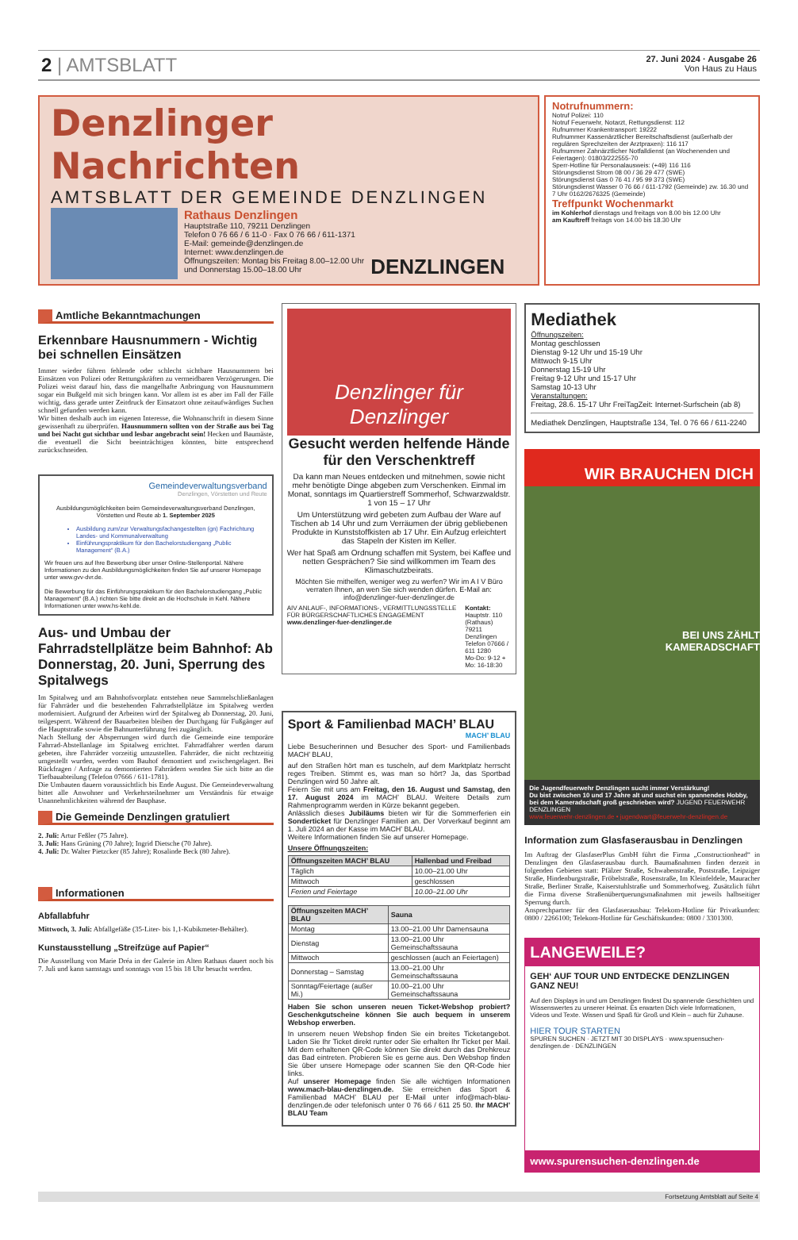2 | AMTSBLATT
27. Juni 2024 · Ausgabe 26
Von Haus zu Haus
Denzlinger Nachrichten
AMTSBLATT DER GEMEINDE DENZLINGEN
Rathaus Denzlingen
Hauptstraße 110, 79211 Denzlingen
Telefon 0 76 66 / 6 11-0 · Fax 0 76 66 / 611-1371
E-Mail: gemeinde@denzlingen.de
Internet: www.denzlingen.de
Öffnungszeiten: Montag bis Freitag 8.00–12.00 Uhr
und Donnerstag 15.00–18.00 Uhr
DENZLINGEN
Notrufnummern:
Notruf Polizei: 110
Notruf Feuerwehr, Notarzt, Rettungsdienst: 112
Rufnummer Krankentransport: 19222
Rufnummer Kassenärztlicher Bereitschaftsdienst (außerhalb der regulären Sprechzeiten der Arztpraxen): 116 117
Rufnummer Zahnärztlicher Notfalldienst (an Wochenenden und Feiertagen): 01803/222555-70
Sperr-Hotline für Personalausweis: (+49) 116 116
Störungsdienst Strom 08 00 / 36 29 477 (SWE)
Störungsdienst Gas 0 76 41 / 95 99 373 (SWE)
Störungsdienst Wasser 0 76 66 / 611-1792 (Gemeinde) zw. 16.30 und 7 Uhr 0162/2676325 (Gemeinde)
Treffpunkt Wochenmarkt
im Kohlerhof dienstags und freitags von 8.00 bis 12.00 Uhr
am Kauftreff freitags von 14.00 bis 18.30 Uhr
Amtliche Bekanntmachungen
Erkennbare Hausnummern - Wichtig bei schnellen Einsätzen
Immer wieder führen fehlende oder schlecht sichtbare Hausnummern bei Einsätzen von Polizei oder Rettungskräften zu vermeidbaren Verzögerungen. Die Polizei weist darauf hin, dass die mangelhafte Anbringung von Hausnummern sogar ein Bußgeld mit sich bringen kann. Vor allem ist es aber im Fall der Fälle wichtig, dass gerade unter Zeitdruck der Einsatzort ohne zeitaufwändiges Suchen schnell gefunden werden kann.
Wir bitten deshalb auch im eigenen Interesse, die Wohnanschrift in diesem Sinne gewissenhaft zu überprüfen. Hausnummern sollten von der Straße aus bei Tag und bei Nacht gut sichtbar und lesbar angebracht sein! Hecken und Baumäste, die eventuell die Sicht beeinträchtigen könnten, bitte entsprechend zurückschneiden.
Gemeindeverwaltungsverband
Denzlingen, Vörstetten und Reute
Ausbildungsmöglichkeiten beim Gemeindeverwaltungsverband Denzlingen, Vörstetten und Reute ab 1. September 2025
Ausbildung zum/zur Verwaltungsfachangestellten (gn) Fachrichtung Landes- und Kommunalverwaltung
Einführungspraktikum für den Bachelorstudiengang „Public Management“ (B.A.)
Wir freuen uns auf Ihre Bewerbung über unser Online-Stellenportal. Nähere Informationen zu den Ausbildungsmöglichkeiten finden Sie auf unserer Homepage unter www.gvv-dvr.de.
Die Bewerbung für das Einführungspraktikum für den Bachelorstudiengang „Public Management“ (B.A.) richten Sie bitte direkt an die Hochschule in Kehl. Nähere Informationen unter www.hs-kehl.de.
Aus- und Umbau der Fahrradstellplätze beim Bahnhof: Ab Donnerstag, 20. Juni, Sperrung des Spitalwegs
Im Spitalweg und am Bahnhofsvorplatz entstehen neue Sammelschließanlagen für Fahrräder und die bestehenden Fahrradstellplätze im Spitalweg werden modernisiert. Aufgrund der Arbeiten wird der Spitalweg ab Donnerstag, 20. Juni, teilgesperrt. Während der Bauarbeiten bleiben der Durchgang für Fußgänger auf die Hauptstraße sowie die Bahnunterführung frei zugänglich.
Nach Stellung der Absperrungen wird durch die Gemeinde eine temporäre Fahrrad-Abstellanlage im Spitalweg errichtet. Fahrradfahrer werden darum gebeten, ihre Fahrräder vorzeitig umzustellen. Fahrräder, die nicht rechtzeitig umgestellt wurden, werden vom Bauhof demontiert und zwischengelagert. Bei Rückfragen / Anfrage zu demontierten Fahrrädern wenden Sie sich bitte an die Tiefbauabteilung (Telefon 07666 / 611-1781).
Die Umbauten dauern voraussichtlich bis Ende August. Die Gemeindeverwaltung bittet alle Anwohner und Verkehrsteilnehmer um Verständnis für etwaige Unannehmlichkeiten während der Bauphase.
Die Gemeinde Denzlingen gratuliert
2. Juli: Artur Feßler (75 Jahre).
3. Juli: Hans Grüning (70 Jahre); Ingrid Dietsche (70 Jahre).
4. Juli: Dr. Walter Pietzcker (85 Jahre); Rosalinde Beck (80 Jahre).
Informationen
Abfallabfuhr
Mittwoch, 3. Juli: Abfallgefäße (35-Liter- bis 1,1-Kubikmeter-Behälter).
Kunstausstellung „Streifzüge auf Papier“
Die Ausstellung von Marie Dréa in der Galerie im Alten Rathaus dauert noch bis 7. Juli und kann samstags und sonntags von 15 bis 18 Uhr besucht werden.
Denzlinger für Denzlinger
Gesucht werden helfende Hände für den Verschenktreff
Da kann man Neues entdecken und mitnehmen, sowie nicht mehr benötigte Dinge abgeben zum Verschenken. Einmal im Monat, sonntags im Quartierstreff Sommerhof, Schwarzwaldstr. 1 von 15 – 17 Uhr
Um Unterstützung wird gebeten zum Aufbau der Ware auf Tischen ab 14 Uhr und zum Verräumen der übrig gebliebenen Produkte in Kunststoffkisten ab 17 Uhr. Ein Aufzug erleichtert das Stapeln der Kisten im Keller.
Wer hat Spaß am Ordnung schaffen mit System, bei Kaffee und netten Gesprächen? Sie sind willkommen im Team des Klimaschutzbeirats.
Möchten Sie mithelfen, weniger weg zu werfen? Wir im A I V Büro verraten Ihnen, an wen Sie sich wenden dürfen. E-Mail an: info@denzlinger-fuer-denzlinger.de
AIV ANLAUF-, INFORMATIONS-, VERMITTLUNGSSTELLE FÜR BÜRGERSCHAFTLICHES ENGAGEMENT
www.denzlinger-fuer-denzlinger.de
Kontakt:
Hauptstr. 110 (Rathaus)
79211 Denzlingen
Telefon 07666 / 611 1280
Mo-Do: 9-12 + Mo: 16-18:30
Sport & Familienbad MACH’ BLAU
MACH’ BLAU
Liebe Besucherinnen und Besucher des Sport- und Familienbads MACH’ BLAU,
auf den Straßen hört man es tuscheln, auf dem Marktplatz herrscht reges Treiben. Stimmt es, was man so hört? Ja, das Sportbad Denzlingen wird 50 Jahre alt.
Feiern Sie mit uns am Freitag, den 16. August und Samstag, den 17. August 2024 im MACH’ BLAU. Weitere Details zum Rahmenprogramm werden in Kürze bekannt gegeben.
Anlässlich dieses Jubiläums bieten wir für die Sommerferien ein Sonderticket für Denzlinger Familien an. Der Vorverkauf beginnt am 1. Juli 2024 an der Kasse im MACH’ BLAU.
Weitere Informationen finden Sie auf unserer Homepage.
Unsere Öffnungszeiten:
| Öffnungszeiten MACH’ BLAU | Hallenbad und Freibad |
| --- | --- |
| Täglich | 10.00–21.00 Uhr |
| Mittwoch | geschlossen |
| Ferien und Feiertage | 10.00–21.00 Uhr |
| Öffnungszeiten MACH’ BLAU | Sauna |
| --- | --- |
| Montag | 13.00–21.00 Uhr Damensauna |
| Dienstag | 13.00–21.00 Uhr Gemeinschaftssauna |
| Mittwoch | geschlossen (auch an Feiertagen) |
| Donnerstag – Samstag | 13.00–21.00 Uhr Gemeinschaftssauna |
| Sonntag/Feiertage (außer Mi.) | 10.00–21.00 Uhr Gemeinschaftssauna |
Haben Sie schon unseren neuen Ticket-Webshop probiert? Geschenkgutscheine können Sie auch bequem in unserem Webshop erwerben.
In unserem neuen Webshop finden Sie ein breites Ticketangebot. Laden Sie Ihr Ticket direkt runter oder Sie erhalten Ihr Ticket per Mail. Mit dem erhaltenen QR-Code können Sie direkt durch das Drehkreuz das Bad eintreten. Probieren Sie es gerne aus. Den Webshop finden Sie über unsere Homepage oder scannen Sie den QR-Code hier links.
Auf unserer Homepage finden Sie alle wichtigen Informationen www.mach-blau-denzlingen.de. Sie erreichen das Sport & Familienbad MACH’ BLAU per E-Mail unter info@mach-blau-denzlingen.de oder telefonisch unter 0 76 66 / 611 25 50. Ihr MACH’ BLAU Team
Mediathek
Öffnungszeiten:
Montag geschlossen
Dienstag 9-12 Uhr und 15-19 Uhr
Mittwoch 9-15 Uhr
Donnerstag 15-19 Uhr
Freitag 9-12 Uhr und 15-17 Uhr
Samstag 10-13 Uhr
Veranstaltungen:
Freitag, 28.6. 15-17 Uhr FreiTagZeit: Internet-Surfschein (ab 8)
Mediathek Denzlingen, Hauptstraße 134, Tel. 0 76 66 / 611-2240
WIR BRAUCHEN DICH
BEI UNS ZÄHLT
KAMERADSCHAFT
Die Jugendfeuerwehr Denzlingen sucht immer Verstärkung!
Du bist zwischen 10 und 17 Jahre alt und suchst ein spannendes Hobby, bei dem Kameradschaft groß geschrieben wird? JUGEND FEUERWEHR DENZLINGEN
www.feuerwehr-denzlingen.de • jugendwart@feuerwehr-denzlingen.de
Information zum Glasfaserausbau in Denzlingen
Im Auftrag der GlasfaserPlus GmbH führt die Firma „Constructionhead“ in Denzlingen den Glasfaserausbau durch. Baumaßnahmen finden derzeit in folgenden Gebieten statt: Pfälzer Straße, Schwabenstraße, Poststraße, Leipziger Straße, Hindenburgstraße, Fröbelstraße, Rosenstraße, Im Kleinfeldele, Mauracher Straße, Berliner Straße, Kaiserstuhlstraße und Sommerhofweg. Zusätzlich führt die Firma diverse Straßenüberquerungsmaßnahmen mit jeweils halbseitiger Sperrung durch.
Ansprechpartner für den Glasfaserausbau: Telekom-Hotline für Privatkunden: 0800 / 2266100; Telekom-Hotline für Geschäftskunden: 0800 / 3301300.
LANGEWEILE?
GEH‘ AUF TOUR UND ENTDECKE DENZLINGEN GANZ NEU!
Auf den Displays in und um Denzlingen findest Du spannende Geschichten und Wissenswertes zu unserer Heimat. Es erwarten Dich viele Informationen, Videos und Texte. Wissen und Spaß für Groß und Klein – auch für Zuhause.
HIER TOUR STARTEN
SPUREN SUCHEN · JETZT MIT 30 DISPLAYS · www.spuensuchen-denzlingen.de · DENZLINGEN
www.spurensuchen-denzlingen.de
Fortsetzung Amtsblatt auf Seite 4